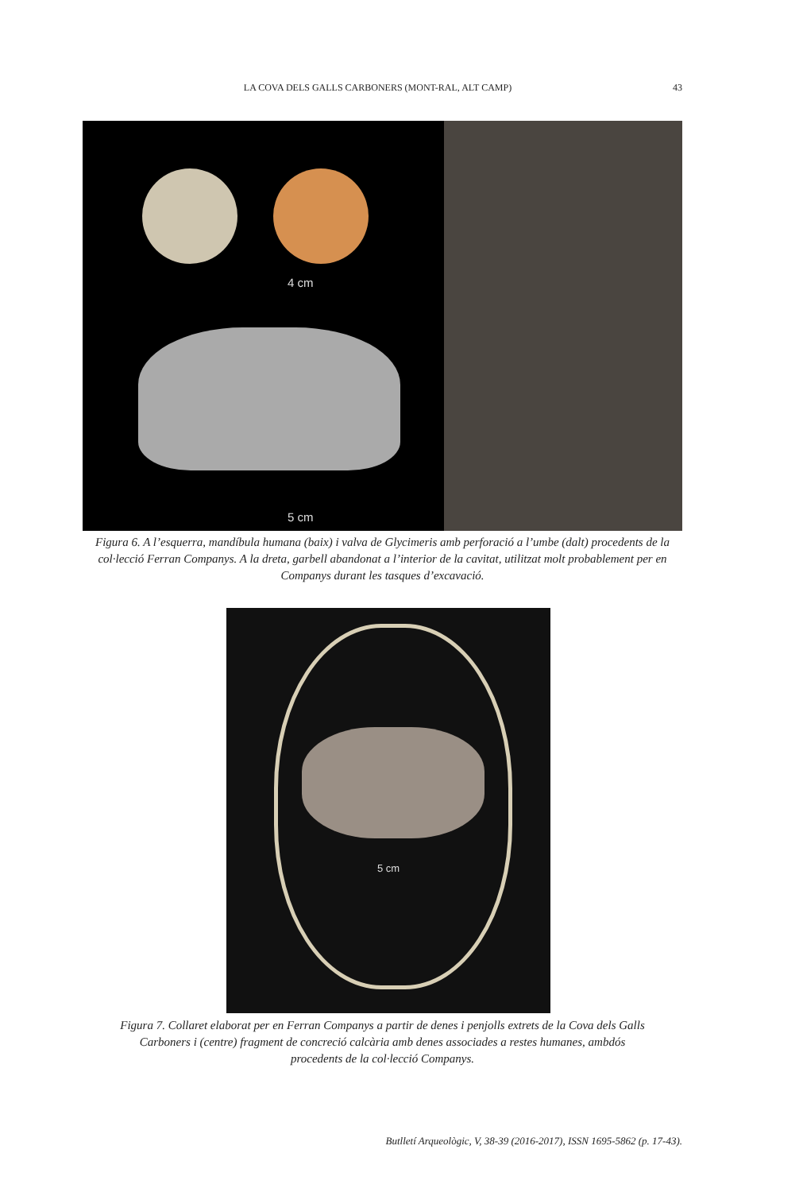LA COVA DELS GALLS CARBONERS (MONT-RAL, ALT CAMP) 43
4 cm
5 cm
Figura 6. A l’esquerra, mandíbula humana (baix) i valva de Glycimeris amb perforació a l’umbe (dalt) procedents de la col·lecció Ferran Companys. A la dreta, garbell abandonat a l’interior de la cavitat, utilitzat molt probablement per en Companys durant les tasques d’excavació.
5 cm
Figura 7. Collaret elaborat per en Ferran Companys a partir de denes i penjolls extrets de la Cova dels Galls Carboners i (centre) fragment de concreció calcària amb denes associades a restes humanes, ambdós procedents de la col·lecció Companys.
Butlletí Arqueològic, V, 38-39 (2016-2017), ISSN 1695-5862 (p. 17-43).